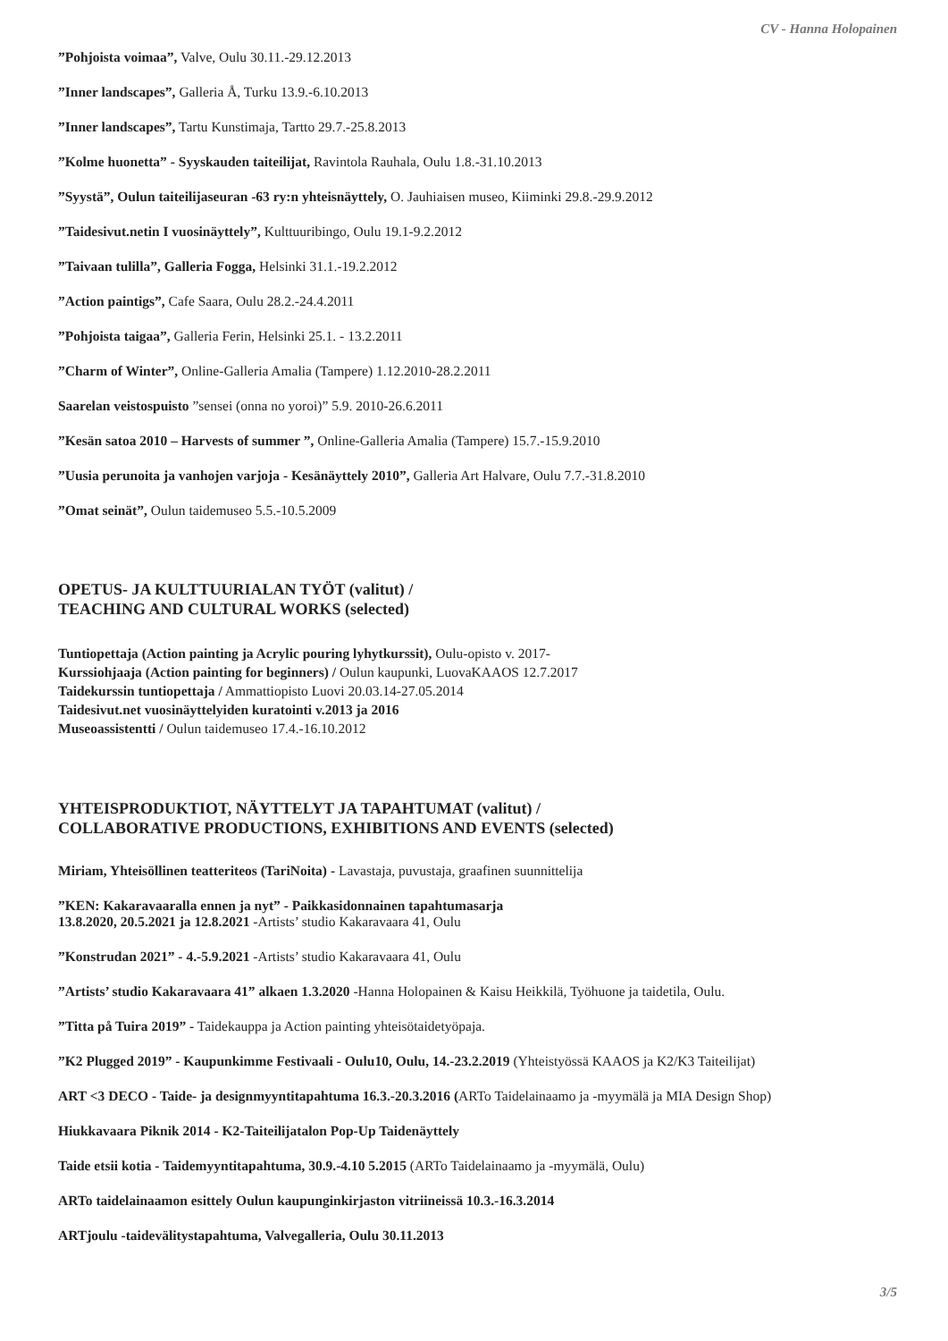CV - Hanna Holopainen
”Pohjoista voimaa”, Valve, Oulu 30.11.-29.12.2013
”Inner landscapes”, Galleria Å, Turku 13.9.-6.10.2013
”Inner landscapes”, Tartu Kunstimaja, Tartto 29.7.-25.8.2013
”Kolme huonetta” - Syyskauden taiteilijat, Ravintola Rauhala, Oulu 1.8.-31.10.2013
”Syystä”, Oulun taiteilijaseuran -63 ry:n yhteisnäyttely, O. Jauhiaisen museo, Kiiminki 29.8.-29.9.2012
”Taidesivut.netin I vuosinäyttely”, Kulttuuribingo, Oulu 19.1-9.2.2012
”Taivaan tulilla”, Galleria Fogga, Helsinki 31.1.-19.2.2012
”Action paintigs”, Cafe Saara, Oulu 28.2.-24.4.2011
”Pohjoista taigaa”, Galleria Ferin, Helsinki 25.1. - 13.2.2011
”Charm of Winter”, Online-Galleria Amalia (Tampere) 1.12.2010-28.2.2011
Saarelan veistospuisto ”sensei (onna no yoroi)” 5.9. 2010-26.6.2011
”Kesän satoa 2010 – Harvests of summer ”, Online-Galleria Amalia (Tampere) 15.7.-15.9.2010
”Uusia perunoita ja vanhojen varjoja - Kesänäyttely 2010”, Galleria Art Halvare, Oulu 7.7.-31.8.2010
”Omat seinät”, Oulun taidemuseo 5.5.-10.5.2009
OPETUS- JA KULTTUURIALAN TYÖT (valitut) /
TEACHING AND CULTURAL WORKS (selected)
Tuntiopettaja (Action painting ja Acrylic pouring lyhytkurssit), Oulu-opisto v. 2017-
Kurssiohjaaja (Action painting for beginners) / Oulun kaupunki, LuovaKAAOS 12.7.2017
Taidekurssin tuntiopettaja / Ammattiopisto Luovi 20.03.14-27.05.2014
Taidesivut.net vuosinäyttelyiden kuratointi v.2013 ja 2016
Museoassistentti / Oulun taidemuseo 17.4.-16.10.2012
YHTEISPRODUKTIOT, NÄYTTELYT JA TAPAHTUMAT (valitut) /
COLLABORATIVE PRODUCTIONS, EXHIBITIONS AND EVENTS (selected)
Miriam, Yhteisöllinen teatteriteos (TariNoita) - Lavastaja, puvustaja, graafinen suunnittelija
”KEN: Kakaravaaralla ennen ja nyt” - Paikkasidonnainen tapahtumasarja
13.8.2020, 20.5.2021 ja 12.8.2021 -Artists’ studio Kakaravaara 41, Oulu
”Konstrudan 2021” - 4.-5.9.2021 -Artists’ studio Kakaravaara 41, Oulu
”Artists’ studio Kakaravaara 41” alkaen 1.3.2020 -Hanna Holopainen & Kaisu Heikkilä, Työhuone ja taidetila, Oulu.
”Titta på Tuira 2019” - Taidekauppa ja Action painting yhteisötaidetyöpaja.
”K2 Plugged 2019” - Kaupunkimme Festivaali - Oulu10, Oulu, 14.-23.2.2019 (Yhteistyössä KAAOS ja K2/K3 Taiteilijat)
ART <3 DECO - Taide- ja designmyyntitapahtuma 16.3.-20.3.2016 (ARTo Taidelainaamo ja -myymälä ja MIA Design Shop)
Hiukkavaara Piknik 2014 - K2-Taiteilijatalon Pop-Up Taidenäyttely
Taide etsii kotia - Taidemyyntitapahtuma, 30.9.-4.10 5.2015 (ARTo Taidelainaamo ja -myymälä, Oulu)
ARTo taidelainaamon esittely Oulun kaupunginkirjaston vitriineissä 10.3.-16.3.2014
ARTjoulu -taidevälitystapahtuma, Valvegalleria, Oulu 30.11.2013
3/5